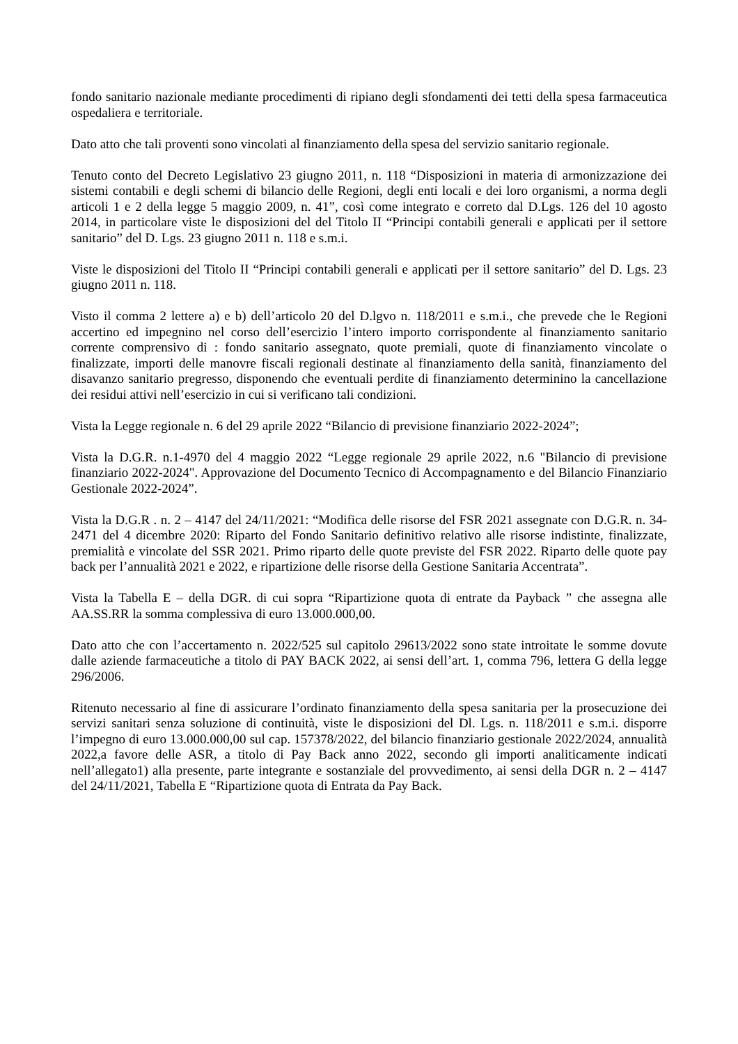fondo sanitario nazionale mediante procedimenti di ripiano degli sfondamenti dei tetti della spesa farmaceutica ospedaliera e territoriale.
Dato atto che tali proventi sono vincolati al finanziamento della spesa del servizio sanitario regionale.
Tenuto conto del Decreto Legislativo 23 giugno 2011, n. 118 “Disposizioni in materia di armonizzazione dei sistemi contabili e degli schemi di bilancio delle Regioni, degli enti locali e dei loro organismi, a norma degli articoli 1 e 2 della legge 5 maggio 2009, n. 41”, così come integrato e correto dal D.Lgs. 126 del 10 agosto 2014, in particolare viste le disposizioni del del Titolo II “Principi contabili generali e applicati per il settore sanitario” del D. Lgs. 23 giugno 2011 n. 118 e s.m.i.
Viste le disposizioni del Titolo II “Principi contabili generali e applicati per il settore sanitario” del D. Lgs. 23 giugno 2011 n. 118.
Visto il comma 2 lettere a) e b) dell’articolo 20 del D.lgvo n. 118/2011 e s.m.i., che prevede che le Regioni accertino ed impegnino nel corso dell’esercizio l’intero importo corrispondente al finanziamento sanitario corrente comprensivo di : fondo sanitario assegnato, quote premiali, quote di finanziamento vincolate o finalizzate, importi delle manovre fiscali regionali destinate al finanziamento della sanità, finanziamento del disavanzo sanitario pregresso, disponendo che eventuali perdite di finanziamento determinino la cancellazione dei residui attivi nell’esercizio in cui si verificano tali condizioni.
Vista la Legge regionale n. 6 del 29 aprile 2022 “Bilancio di previsione finanziario 2022-2024”;
Vista la D.G.R. n.1-4970 del 4 maggio 2022 “Legge regionale 29 aprile 2022, n.6 "Bilancio di previsione finanziario 2022-2024". Approvazione del Documento Tecnico di Accompagnamento e del Bilancio Finanziario Gestionale 2022-2024”.
Vista la D.G.R . n. 2 – 4147 del 24/11/2021: “Modifica delle risorse del FSR 2021 assegnate con D.G.R. n. 34-2471 del 4 dicembre 2020: Riparto del Fondo Sanitario definitivo relativo alle risorse indistinte, finalizzate, premialità e vincolate del SSR 2021. Primo riparto delle quote previste del FSR 2022. Riparto delle quote pay back per l’annualità 2021 e 2022, e ripartizione delle risorse della Gestione Sanitaria Accentrata”.
Vista la Tabella E – della DGR. di cui sopra “Ripartizione quota di entrate da Payback ” che assegna alle AA.SS.RR la somma complessiva di euro 13.000.000,00.
Dato atto che con l’accertamento n. 2022/525 sul capitolo 29613/2022 sono state introitate le somme dovute dalle aziende farmaceutiche a titolo di PAY BACK 2022, ai sensi dell’art. 1, comma 796, lettera G della legge 296/2006.
Ritenuto necessario al fine di assicurare l’ordinato finanziamento della spesa sanitaria per la prosecuzione dei servizi sanitari senza soluzione di continuità, viste le disposizioni del Dl. Lgs. n. 118/2011 e s.m.i. disporre l’impegno di euro 13.000.000,00 sul cap. 157378/2022, del bilancio finanziario gestionale 2022/2024, annualità 2022,a favore delle ASR, a titolo di Pay Back anno 2022, secondo gli importi analiticamente indicati nell’allegato1) alla presente, parte integrante e sostanziale del provvedimento, ai sensi della DGR n. 2 – 4147 del 24/11/2021, Tabella E “Ripartizione quota di Entrata da Pay Back.